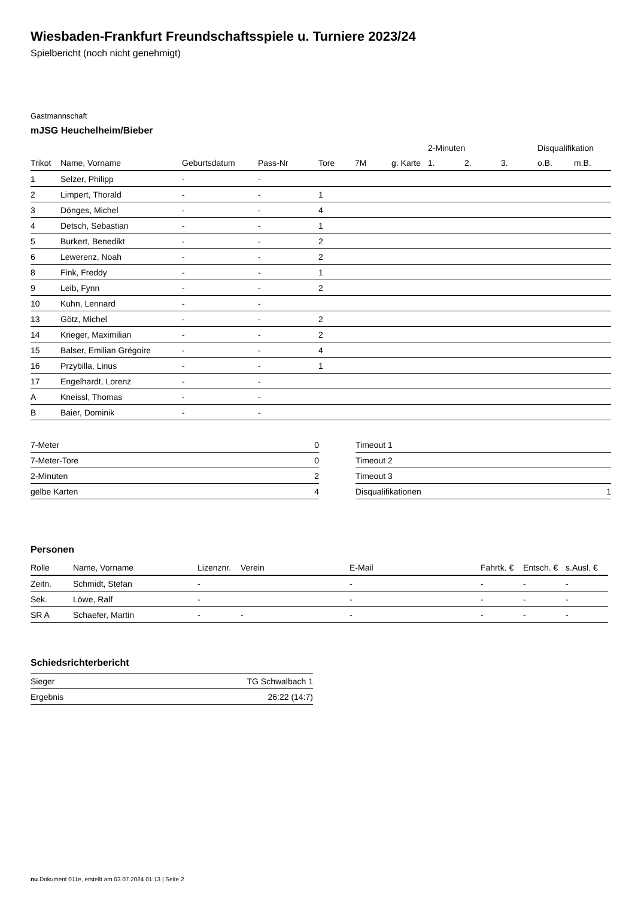Wiesbaden-Frankfurt Freundschaftsspiele u. Turniere 2023/24
Spielbericht (noch nicht genehmigt)
Gastmannschaft
mJSG Heuchelheim/Bieber
| | | | | | | | 2-Minuten | | | Disqualifikation | |
| Trikot | Name, Vorname | Geburtsdatum | Pass-Nr | Tore | 7M | g. Karte | 1. | 2. | 3. | o.B. | m.B. |
| 1 | Selzer, Philipp | - | - | | | | | | | | |
| 2 | Limpert, Thorald | - | - | 1 | | | | | | | |
| 3 | Dönges, Michel | - | - | 4 | | | | | | | |
| 4 | Detsch, Sebastian | - | - | 1 | | | | | | | |
| 5 | Burkert, Benedikt | - | - | 2 | | | | | | | |
| 6 | Lewerenz, Noah | - | - | 2 | | | | | | | |
| 8 | Fink, Freddy | - | - | 1 | | | | | | | |
| 9 | Leib, Fynn | - | - | 2 | | | | | | | |
| 10 | Kuhn, Lennard | - | - | | | | | | | | |
| 13 | Götz, Michel | - | - | 2 | | | | | | | |
| 14 | Krieger, Maximilian | - | - | 2 | | | | | | | |
| 15 | Balser, Emilian Grégoire | - | - | 4 | | | | | | | |
| 16 | Przybilla, Linus | - | - | 1 | | | | | | | |
| 17 | Engelhardt, Lorenz | - | - | | | | | | | | |
| A | Kneissl, Thomas | - | - | | | | | | | | |
| B | Baier, Dominik | - | - | | | | | | | | |
| 7-Meter | 0 |
| 7-Meter-Tore | 0 |
| 2-Minuten | 2 |
| gelbe Karten | 4 |
| Timeout 1 | |
| Timeout 2 | |
| Timeout 3 | |
| Disqualifikationen | 1 |
Personen
| Rolle | Name, Vorname | Lizenznr. | Verein | E-Mail | Fahrtk. € | Entsch. € | s.Ausl. € |
| --- | --- | --- | --- | --- | --- | --- | --- |
| Zeitn. | Schmidt, Stefan | - | | - | - | - | - |
| Sek. | Löwe, Ralf | - | | - | - | - | - |
| SR A | Schaefer, Martin | - | - | - | - | - | - |
Schiedsrichterbericht
| Sieger | TG Schwalbach 1 |
| Ergebnis | 26:22 (14:7) |
nu.Dokument 011e, erstellt am 03.07.2024 01:13 | Seite 2